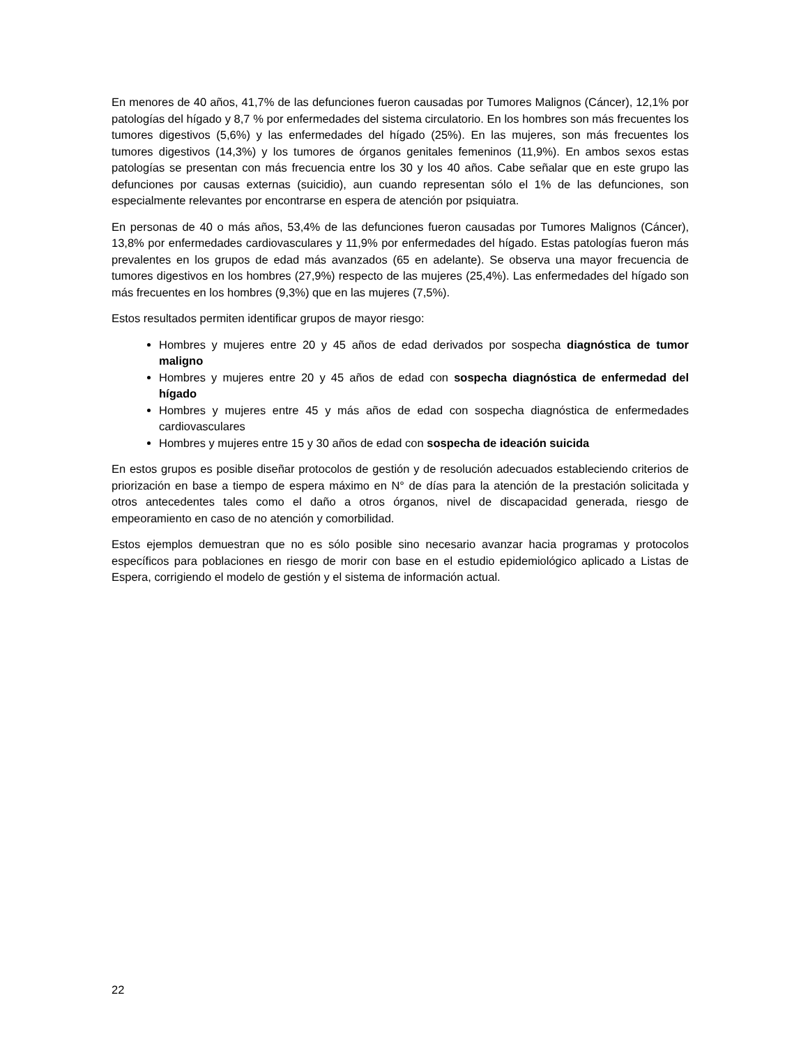En menores de 40 años, 41,7% de las defunciones fueron causadas por Tumores Malignos (Cáncer), 12,1% por patologías del hígado y 8,7 % por enfermedades del sistema circulatorio. En los hombres son más frecuentes los tumores digestivos (5,6%) y las enfermedades del hígado (25%). En las mujeres, son más frecuentes los tumores digestivos (14,3%) y los tumores de órganos genitales femeninos (11,9%). En ambos sexos estas patologías se presentan con más frecuencia entre los 30 y los 40 años. Cabe señalar que en este grupo las defunciones por causas externas (suicidio), aun cuando representan sólo el 1% de las defunciones, son especialmente relevantes por encontrarse en espera de atención por psiquiatra.
En personas de 40 o más años, 53,4% de las defunciones fueron causadas por Tumores Malignos (Cáncer), 13,8% por enfermedades cardiovasculares y 11,9% por enfermedades del hígado. Estas patologías fueron más prevalentes en los grupos de edad más avanzados (65 en adelante). Se observa una mayor frecuencia de tumores digestivos en los hombres (27,9%) respecto de las mujeres (25,4%). Las enfermedades del hígado son más frecuentes en los hombres (9,3%) que en las mujeres (7,5%).
Estos resultados permiten identificar grupos de mayor riesgo:
Hombres y mujeres entre 20 y 45 años de edad derivados por sospecha diagnóstica de tumor maligno
Hombres y mujeres entre 20 y 45 años de edad con sospecha diagnóstica de enfermedad del hígado
Hombres y mujeres entre 45 y más años de edad con sospecha diagnóstica de enfermedades cardiovasculares
Hombres y mujeres entre 15 y 30 años de edad con sospecha de ideación suicida
En estos grupos es posible diseñar protocolos de gestión y de resolución adecuados estableciendo criterios de priorización en base a tiempo de espera máximo en N° de días para la atención de la prestación solicitada y otros antecedentes tales como el daño a otros órganos, nivel de discapacidad generada, riesgo de empeoramiento en caso de no atención y comorbilidad.
Estos ejemplos demuestran que no es sólo posible sino necesario avanzar hacia programas y protocolos específicos para poblaciones en riesgo de morir con base en el estudio epidemiológico aplicado a Listas de Espera, corrigiendo el modelo de gestión y el sistema de información actual.
22